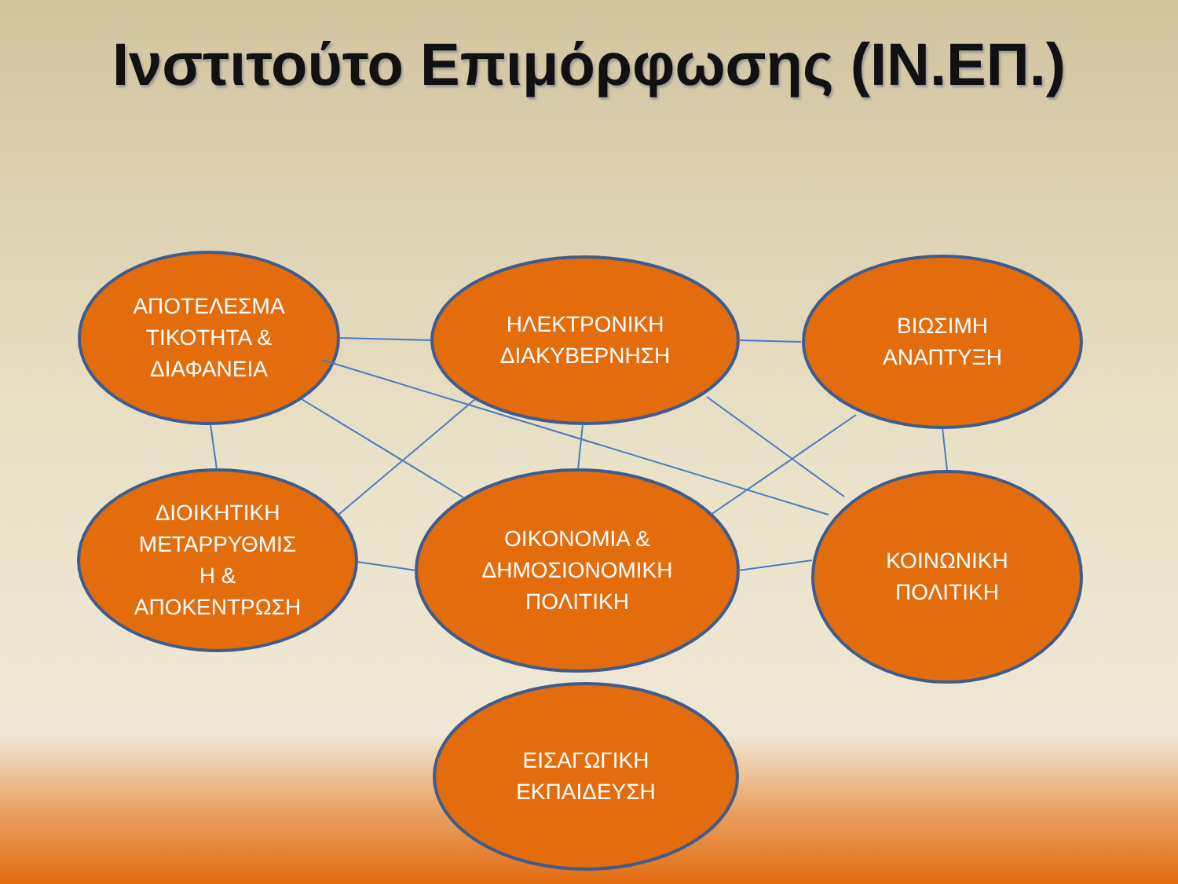Ινστιτούτο Επιμόρφωσης (ΙΝ.ΕΠ.)
ΑΠΟΤΕΛΕΣΜΑ
ΤΙΚΟΤΗΤΑ &
ΔΙΑΦΑΝΕΙΑ
ΗΛΕΚΤΡΟΝΙΚΗ
ΔΙΑΚΥΒΕΡΝΗΣΗ
ΒΙΩΣΙΜΗ
ΑΝΑΠΤΥΞΗ
ΔΙΟΙΚΗΤΙΚΗ
ΜΕΤΑΡΡΥΘΜΙΣ
Η &
ΑΠΟΚΕΝΤΡΩΣΗ
ΟΙΚΟΝΟΜΙΑ &
ΔΗΜΟΣΙΟΝΟΜΙΚΗ
ΠΟΛΙΤΙΚΗ
ΚΟΙΝΩΝΙΚΗ
ΠΟΛΙΤΙΚΗ
ΕΙΣΑΓΩΓΙΚΗ
ΕΚΠΑΙΔΕΥΣΗ